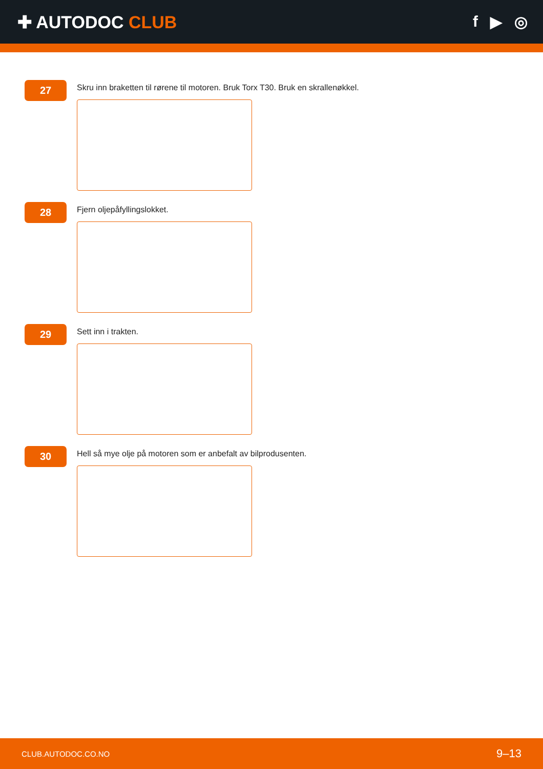✚ AUTODOC CLUB f ▶ ◎
27
Skru inn braketten til rørene til motoren. Bruk Torx T30. Bruk en skrallenøkkel.
28
Fjern oljepåfyllingslokket.
29
Sett inn i trakten.
30
Hell så mye olje på motoren som er anbefalt av bilprodusenten.
CLUB.AUTODOC.CO.NO 9–13